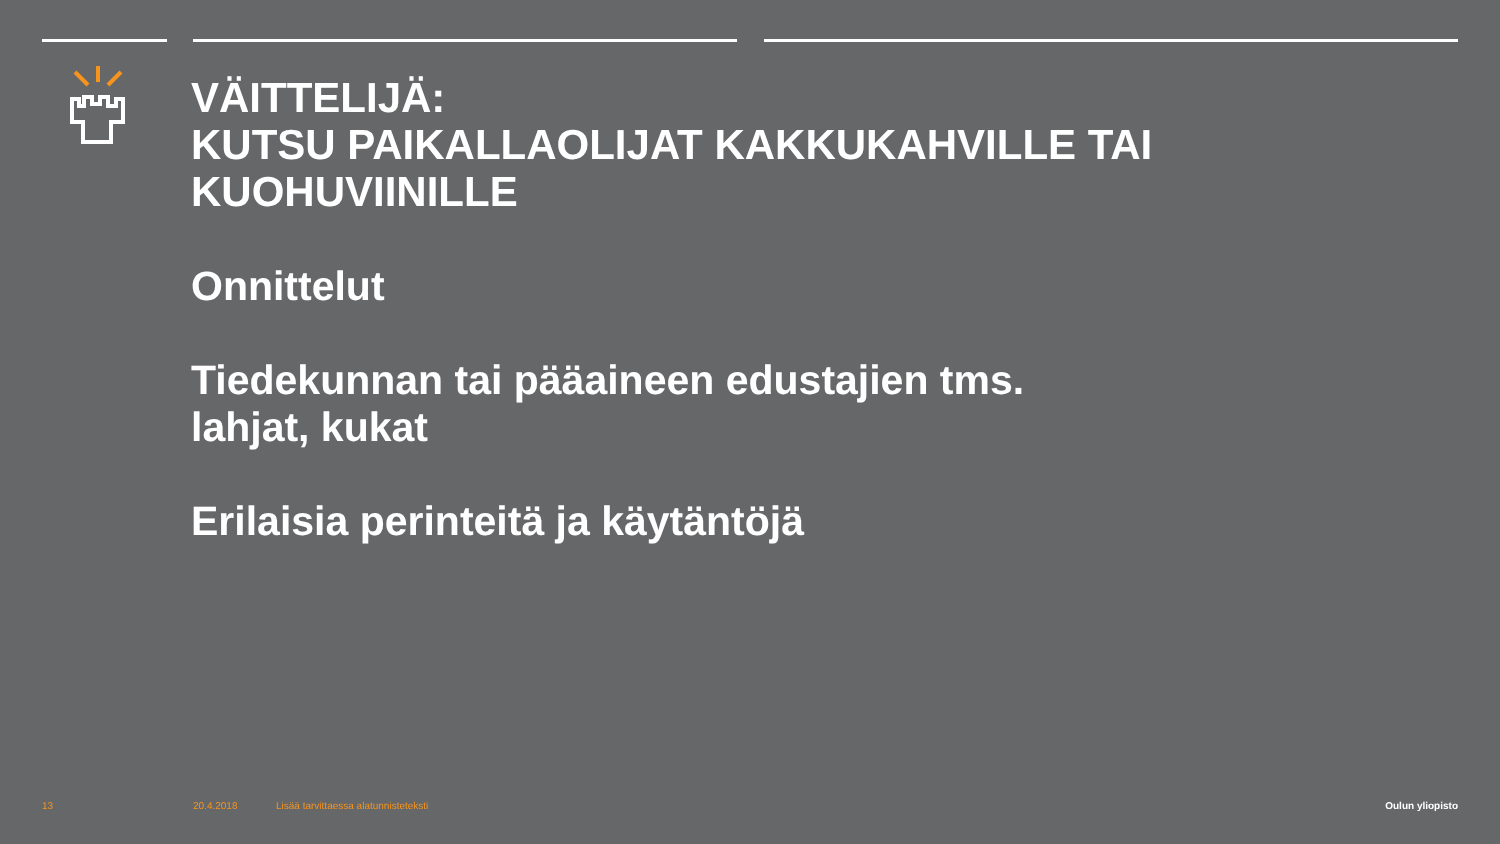VÄITTELIJÄ:
KUTSU PAIKALLAOLIJAT KAKKUKAHVILLE TAI KUOHUVIINILLE
Onnittelut
Tiedekunnan tai pääaineen edustajien tms.
lahjat, kukat
Erilaisia perinteitä ja käytäntöjä
13 20.4.2018
Lisää tarvittaessa alatunnisteteksti
Oulun yliopisto